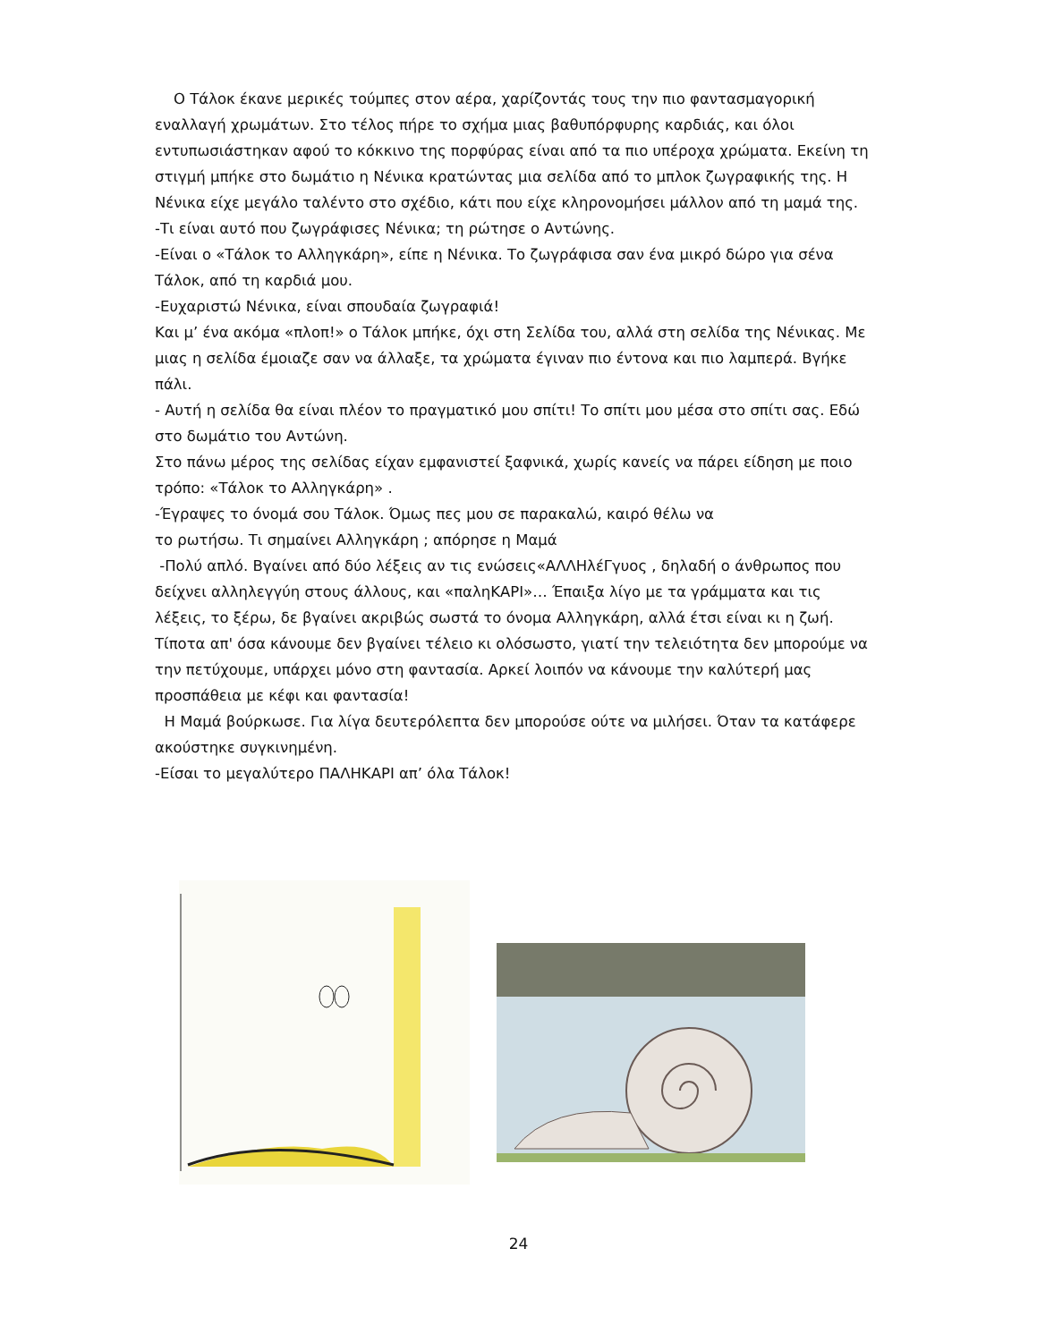Ο Τάλοκ έκανε μερικές τούμπες στον αέρα, χαρίζοντάς τους την πιο φαντασμαγορική εναλλαγή χρωμάτων. Στο τέλος πήρε το σχήμα μιας βαθυπόρφυρης καρδιάς, και όλοι εντυπωσιάστηκαν αφού το κόκκινο της πορφύρας είναι από τα πιο υπέροχα χρώματα. Εκείνη τη στιγμή μπήκε στο δωμάτιο η Νένικα κρατώντας μια σελίδα από το μπλοκ ζωγραφικής της. Η Νένικα είχε μεγάλο ταλέντο στο σχέδιο, κάτι που είχε κληρονομήσει μάλλον από τη μαμά της.
-Τι είναι αυτό που ζωγράφισες Νένικα; τη ρώτησε ο Αντώνης.
-Είναι ο «Τάλοκ το Αλληγκάρη», είπε η Νένικα. Το ζωγράφισα σαν ένα μικρό δώρο για σένα Τάλοκ, από τη καρδιά μου.
-Ευχαριστώ Νένικα, είναι σπουδαία ζωγραφιά!
Και μ’ ένα ακόμα «πλοπ!» ο Τάλοκ μπήκε, όχι στη Σελίδα του, αλλά στη σελίδα της Νένικας. Με μιας η σελίδα έμοιαζε σαν να άλλαξε, τα χρώματα έγιναν πιο έντονα και πιο λαμπερά. Βγήκε πάλι.
- Αυτή η σελίδα θα είναι πλέον το πραγματικό μου σπίτι! Το σπίτι μου μέσα στο σπίτι σας. Εδώ στο δωμάτιο του Αντώνη.
Στο πάνω μέρος της σελίδας είχαν εμφανιστεί ξαφνικά, χωρίς κανείς να πάρει είδηση με ποιο τρόπο: «Τάλοκ το Αλληγκάρη» .
-Έγραψες το όνομά σου Τάλοκ. Όμως πες μου σε παρακαλώ, καιρό θέλω να
το ρωτήσω. Τι σημαίνει Αλληγκάρη ; απόρησε η Μαμά
-Πολύ απλό. Βγαίνει από δύο λέξεις αν τις ενώσεις«ΑΛΛΗλέΓγυος , δηλαδή ο άνθρωπος που δείχνει αλληλεγγύη στους άλλους, και «παληΚΑΡΙ»… Έπαιξα λίγο με τα γράμματα και τις λέξεις, το ξέρω, δε βγαίνει ακριβώς σωστά το όνομα Αλληγκάρη, αλλά έτσι είναι κι η ζωή. Τίποτα απ' όσα κάνουμε δεν βγαίνει τέλειο κι ολόσωστο, γιατί την τελειότητα δεν μπορούμε να την πετύχουμε, υπάρχει μόνο στη φαντασία. Αρκεί λοιπόν να κάνουμε την καλύτερή μας προσπάθεια με κέφι και φαντασία!
Η Μαμά βούρκωσε. Για λίγα δευτερόλεπτα δεν μπορούσε ούτε να μιλήσει. Όταν τα κατάφερε ακούστηκε συγκινημένη.
-Είσαι το μεγαλύτερο ΠΑΛΗΚΑΡΙ απ’ όλα Τάλοκ!
24